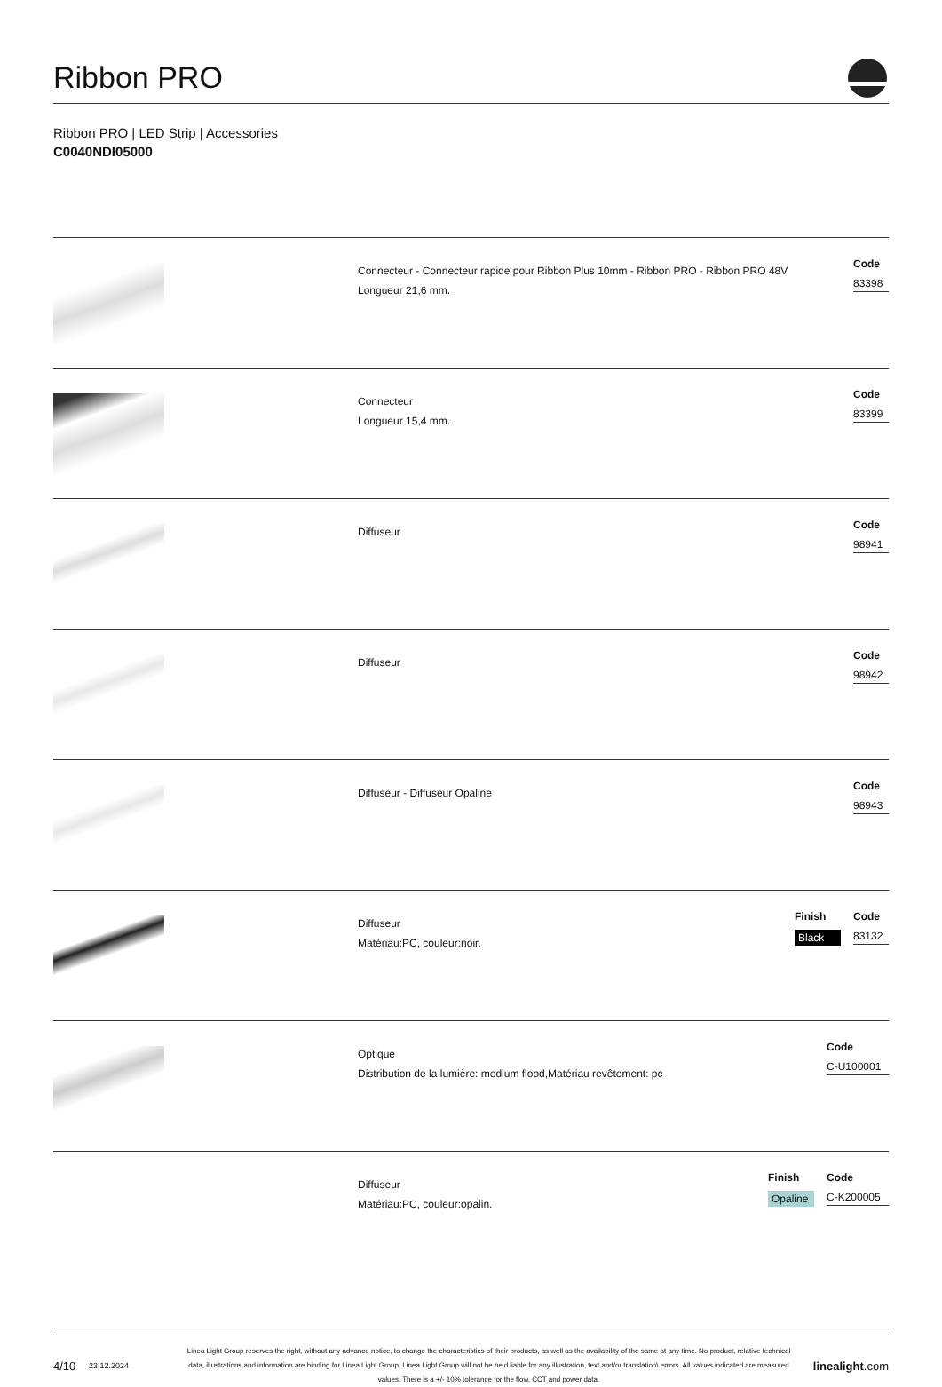Ribbon PRO
Ribbon PRO | LED Strip | Accessories
C0040NDI05000
Connecteur - Connecteur rapide pour Ribbon Plus 10mm - Ribbon PRO - Ribbon PRO 48V
Longueur 21,6 mm.
Code
83398
Connecteur
Longueur 15,4 mm.
Code
83399
Diffuseur
Code
98941
Diffuseur
Code
98942
Diffuseur - Diffuseur Opaline
Code
98943
Diffuseur
Matériau:PC, couleur:noir.
Finish
Black
Code
83132
Optique
Distribution de la lumière: medium flood,Matériau revêtement: pc
Code
C-U100001
Diffuseur
Matériau:PC, couleur:opalin.
Finish
Opaline
Code
C-K200005
4/10 23.12.2024 Linea Light Group reserves the right, without any advance notice, to change the characteristics of their products, as well as the availability of the same at any time. No product, relative technical data, illustrations and information are binding for Linea Light Group. Linea Light Group will not be held liable for any illustration, text and/or translation\ errors. All values indicated are measured values. There is a +/- 10% tolerance for the flow, CCT and power data. linealight.com